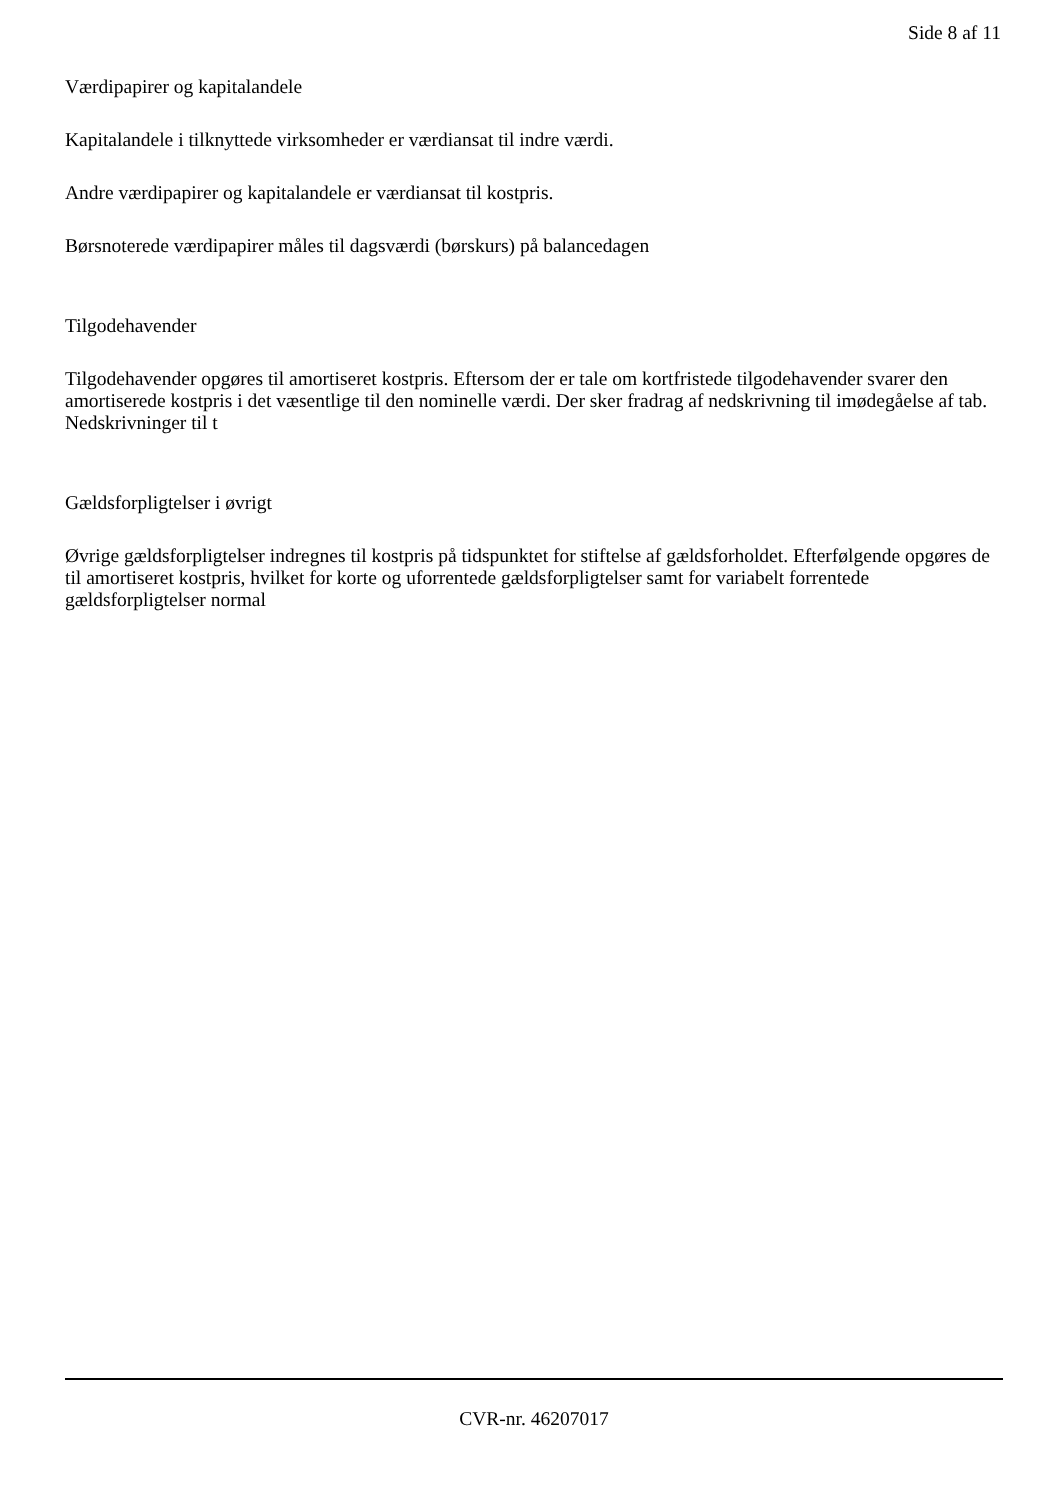Side 8 af 11
Værdipapirer og kapitalandele
Kapitalandele i tilknyttede virksomheder er værdiansat til indre værdi.
Andre værdipapirer og kapitalandele er værdiansat til kostpris.
Børsnoterede værdipapirer måles til dagsværdi (børskurs) på balancedagen
Tilgodehavender
Tilgodehavender opgøres til amortiseret kostpris. Eftersom der er tale om kortfristede tilgodehavender svarer den amortiserede kostpris i det væsentlige til den nominelle værdi. Der sker fradrag af nedskrivning til imødegåelse af tab. Nedskrivninger til t
Gældsforpligtelser i øvrigt
Øvrige gældsforpligtelser indregnes til kostpris på tidspunktet for stiftelse af gældsforholdet. Efterfølgende opgøres de til amortiseret kostpris, hvilket for korte og uforrentede gældsforpligtelser samt for variabelt forrentede gældsforpligtelser normal
CVR-nr. 46207017